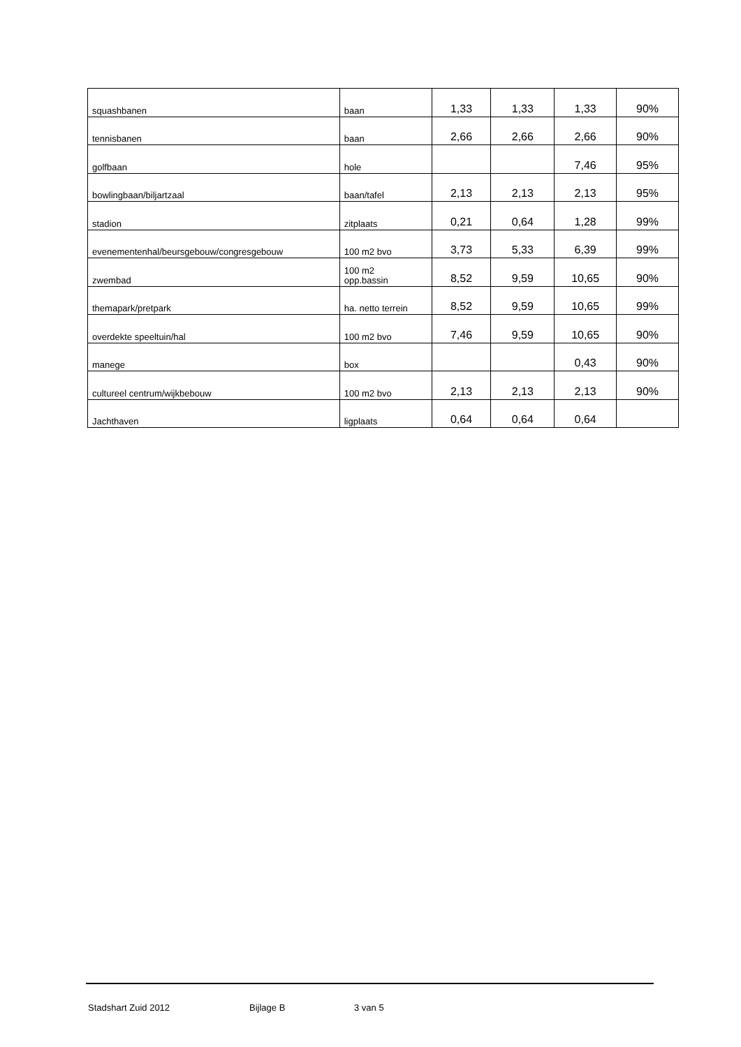| squashbanen | baan | 1,33 | 1,33 | 1,33 | 90% |
| tennisbanen | baan | 2,66 | 2,66 | 2,66 | 90% |
| golfbaan | hole | | | 7,46 | 95% |
| bowlingbaan/biljartzaal | baan/tafel | 2,13 | 2,13 | 2,13 | 95% |
| stadion | zitplaats | 0,21 | 0,64 | 1,28 | 99% |
| evenementenhal/beursgebouw/congresgebouw | 100 m2 bvo | 3,73 | 5,33 | 6,39 | 99% |
| zwembad | 100 m2 opp.bassin | 8,52 | 9,59 | 10,65 | 90% |
| themapark/pretpark | ha. netto terrein | 8,52 | 9,59 | 10,65 | 99% |
| overdekte speeltuin/hal | 100 m2 bvo | 7,46 | 9,59 | 10,65 | 90% |
| manege | box | | | 0,43 | 90% |
| cultureel centrum/wijkbebouw | 100 m2 bvo | 2,13 | 2,13 | 2,13 | 90% |
| Jachthaven | ligplaats | 0,64 | 0,64 | 0,64 | |
Stadshart Zuid 2012 Bijlage B 3 van 5